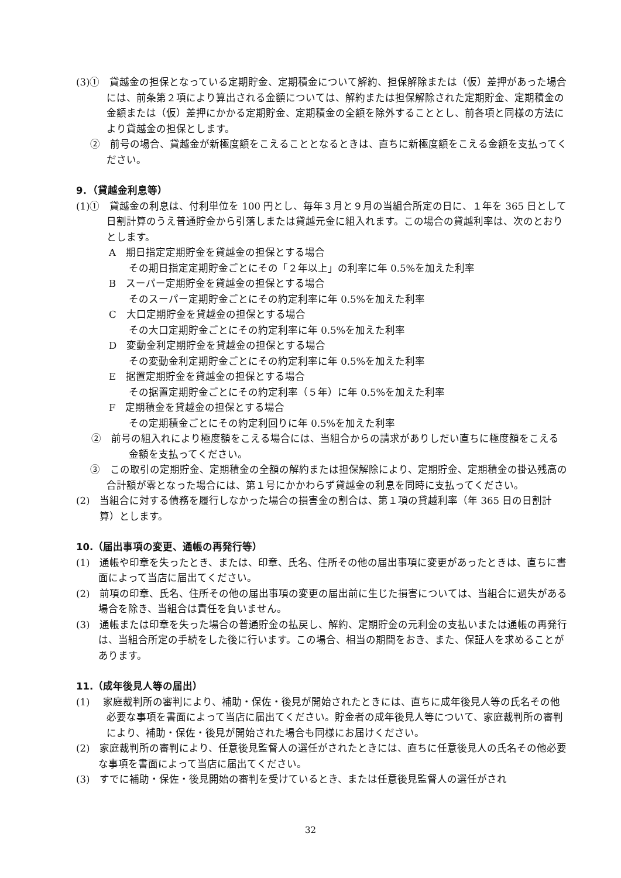(3)①　貸越金の担保となっている定期貯金、定期積金について解約、担保解除または（仮）差押があった場合には、前条第２項により算出される金額については、解約または担保解除された定期貯金、定期積金の金額または（仮）差押にかかる定期貯金、定期積金の全額を除外することとし、前各項と同様の方法により貸越金の担保とします。
②　前号の場合、貸越金が新極度額をこえることとなるときは、直ちに新極度額をこえる金額を支払ってください。
9．（貸越金利息等）
(1)①　貸越金の利息は、付利単位を 100 円とし、毎年３月と９月の当組合所定の日に、１年を 365 日として日割計算のうえ普通貯金から引落しまたは貸越元金に組入れます。この場合の貸越利率は、次のとおりとします。
A　期日指定定期貯金を貸越金の担保とする場合
その期日指定定期貯金ごとにその「２年以上」の利率に年 0.5%を加えた利率
B　スーパー定期貯金を貸越金の担保とする場合
そのスーパー定期貯金ごとにその約定利率に年 0.5%を加えた利率
C　大口定期貯金を貸越金の担保とする場合
その大口定期貯金ごとにその約定利率に年 0.5%を加えた利率
D　変動金利定期貯金を貸越金の担保とする場合
その変動金利定期貯金ごとにその約定利率に年 0.5%を加えた利率
E　据置定期貯金を貸越金の担保とする場合
その据置定期貯金ごとにその約定利率（５年）に年 0.5%を加えた利率
F　定期積金を貸越金の担保とする場合
その定期積金ごとにその約定利回りに年 0.5%を加えた利率
②　前号の組入れにより極度額をこえる場合には、当組合からの請求がありしだい直ちに極度額をこえる金額を支払ってください。
③　この取引の定期貯金、定期積金の全額の解約または担保解除により、定期貯金、定期積金の掛込残高の合計額が零となった場合には、第１号にかかわらず貸越金の利息を同時に支払ってください。
(2)　当組合に対する債務を履行しなかった場合の損害金の割合は、第１項の貸越利率（年 365 日の日割計算）とします。
10.（届出事項の変更、通帳の再発行等）
(1)　通帳や印章を失ったとき、または、印章、氏名、住所その他の届出事項に変更があったときは、直ちに書面によって当店に届出てください。
(2)　前項の印章、氏名、住所その他の届出事項の変更の届出前に生じた損害については、当組合に過失がある場合を除き、当組合は責任を負いません。
(3)　通帳または印章を失った場合の普通貯金の払戻し、解約、定期貯金の元利金の支払いまたは通帳の再発行は、当組合所定の手続をした後に行います。この場合、相当の期間をおき、また、保証人を求めることがあります。
11.（成年後見人等の届出）
(1)　 家庭裁判所の審判により、補助・保佐・後見が開始されたときには、直ちに成年後見人等の氏名その他必要な事項を書面によって当店に届出てください。貯金者の成年後見人等について、家庭裁判所の審判により、補助・保佐・後見が開始された場合も同様にお届けください。
(2)　家庭裁判所の審判により、任意後見監督人の選任がされたときには、直ちに任意後見人の氏名その他必要な事項を書面によって当店に届出てください。
(3)　すでに補助・保佐・後見開始の審判を受けているとき、または任意後見監督人の選任がされ
32